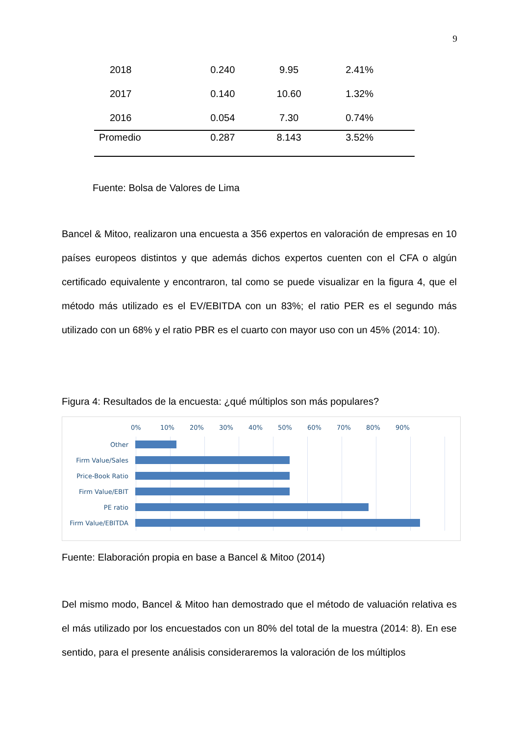9
| 2018 | 0.240 | 9.95 | 2.41% |
| 2017 | 0.140 | 10.60 | 1.32% |
| 2016 | 0.054 | 7.30 | 0.74% |
| Promedio | 0.287 | 8.143 | 3.52% |
Fuente: Bolsa de Valores de Lima
Bancel & Mitoo, realizaron una encuesta a 356 expertos en valoración de empresas en 10 países europeos distintos y que además dichos expertos cuenten con el CFA o algún certificado equivalente y encontraron, tal como se puede visualizar en la figura 4, que el método más utilizado es el EV/EBITDA con un 83%; el ratio PER es el segundo más utilizado con un 68% y el ratio PBR es el cuarto con mayor uso con un 45% (2014: 10).
Figura 4: Resultados de la encuesta: ¿qué múltiplos son más populares?
0% 10% 20% 30% 40% 50% 60% 70% 80% 90%
Other
Firm Value/Sales
Price-Book Ratio
Firm Value/EBIT
PE ratio
Firm Value/EBITDA
Fuente: Elaboración propia en base a Bancel & Mitoo (2014)
Del mismo modo, Bancel & Mitoo han demostrado que el método de valuación relativa es el más utilizado por los encuestados con un 80% del total de la muestra (2014: 8). En ese sentido, para el presente análisis consideraremos la valoración de los múltiplos